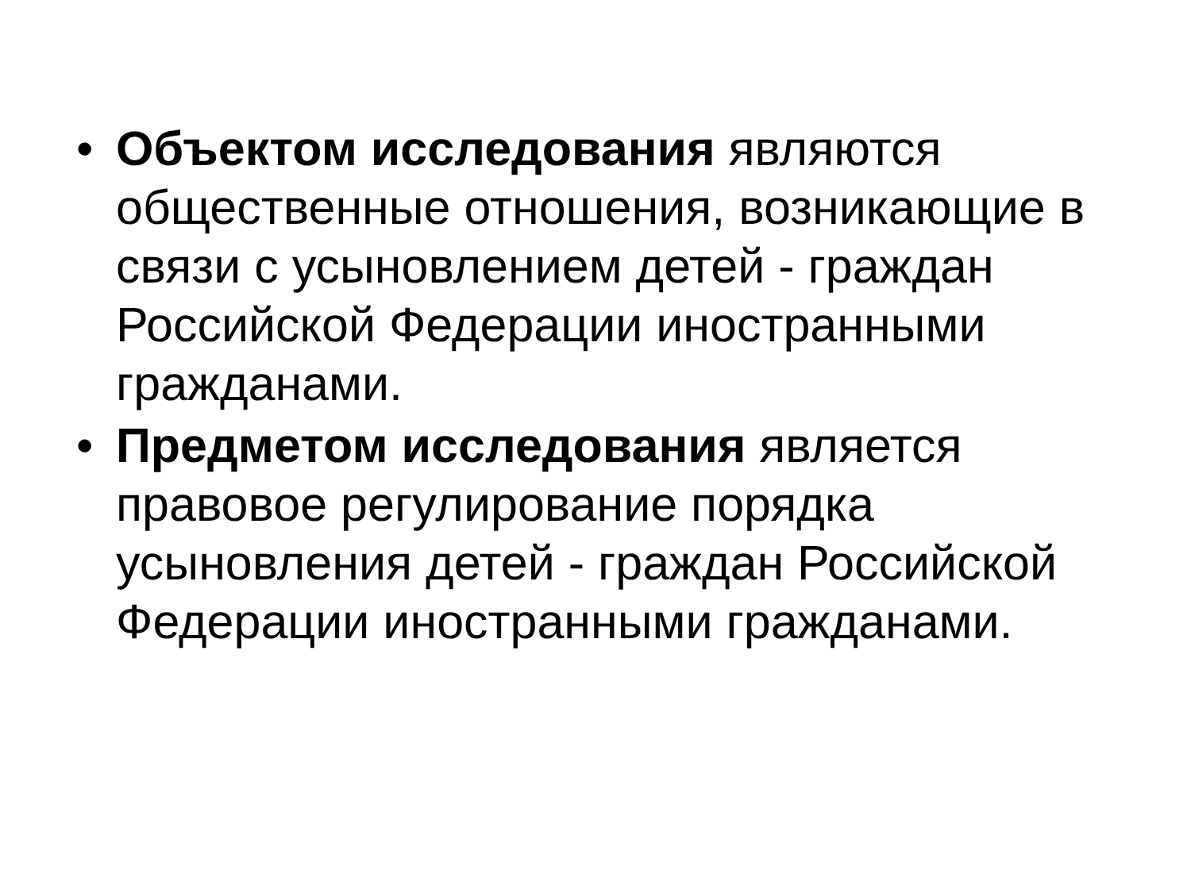• Объектом исследования являются общественные отношения, возникающие в связи с усыновлением детей - граждан Российской Федерации иностранными гражданами.
• Предметом исследования является правовое регулирование порядка усыновления детей - граждан Российской Федерации иностранными гражданами.